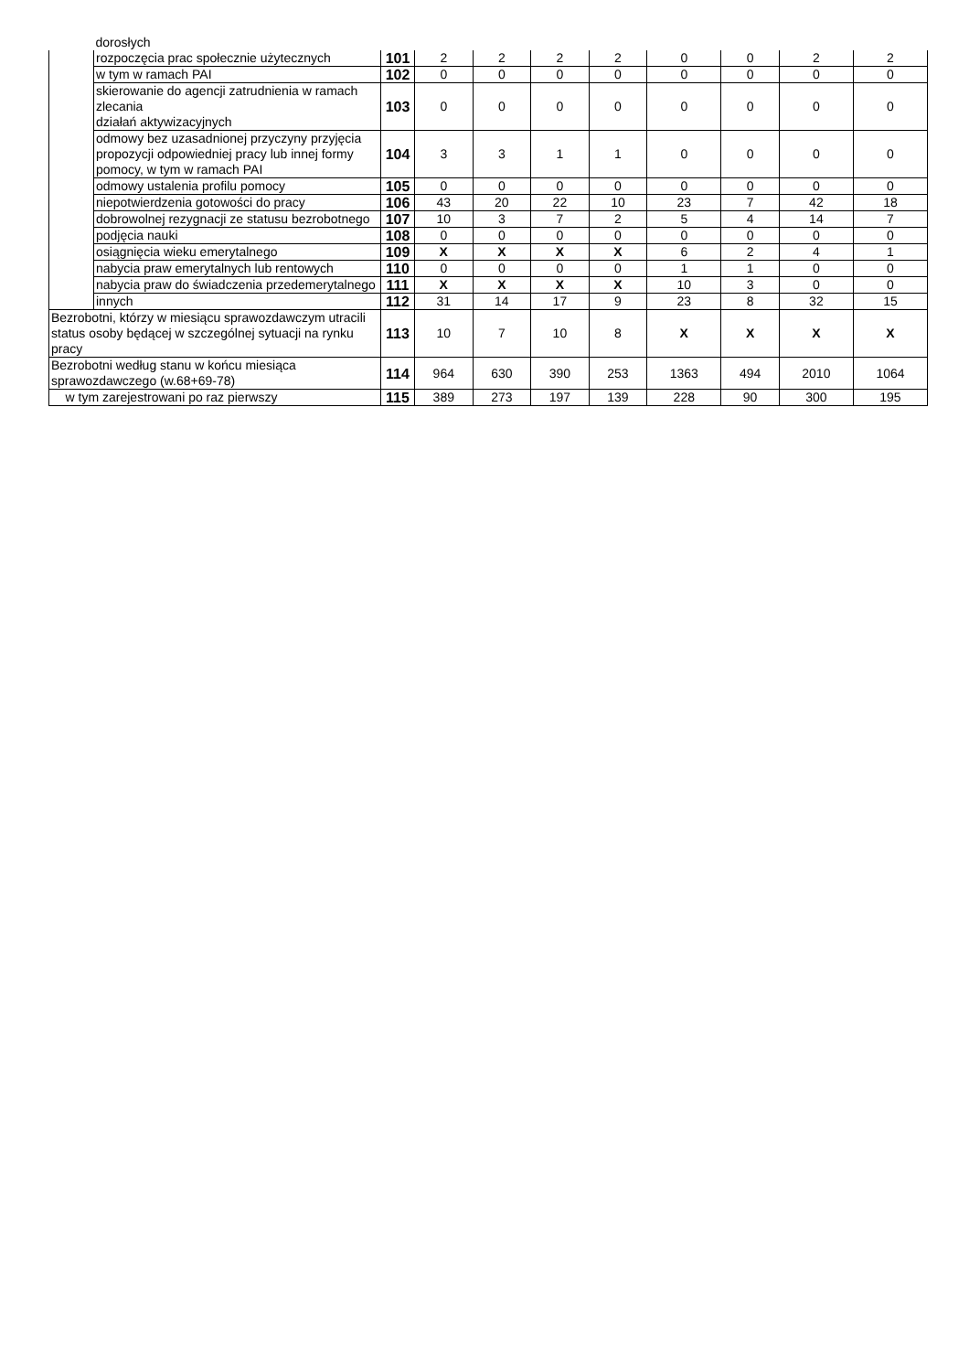| | dorosłych | | | | | | | | | |
| | rozpoczęcia prac społecznie użytecznych | 101 | 2 | 2 | 2 | 2 | 0 | 0 | 2 | 2 |
| | w tym w ramach PAI | 102 | 0 | 0 | 0 | 0 | 0 | 0 | 0 | 0 |
| | skierowanie do agencji zatrudnienia w ramach zlecania działań aktywizacyjnych | 103 | 0 | 0 | 0 | 0 | 0 | 0 | 0 | 0 |
| | odmowy bez uzasadnionej przyczyny przyjęcia propozycji odpowiedniej pracy lub innej formy pomocy, w tym w ramach PAI | 104 | 3 | 3 | 1 | 1 | 0 | 0 | 0 | 0 |
| | odmowy ustalenia profilu pomocy | 105 | 0 | 0 | 0 | 0 | 0 | 0 | 0 | 0 |
| | niepotwierdzenia gotowości do pracy | 106 | 43 | 20 | 22 | 10 | 23 | 7 | 42 | 18 |
| | dobrowolnej rezygnacji ze statusu bezrobotnego | 107 | 10 | 3 | 7 | 2 | 5 | 4 | 14 | 7 |
| | podjęcia nauki | 108 | 0 | 0 | 0 | 0 | 0 | 0 | 0 | 0 |
| | osiągnięcia wieku emerytalnego | 109 | X | X | X | X | 6 | 2 | 4 | 1 |
| | nabycia praw emerytalnych lub rentowych | 110 | 0 | 0 | 0 | 0 | 1 | 1 | 0 | 0 |
| | nabycia praw do świadczenia przedemerytalnego | 111 | X | X | X | X | 10 | 3 | 0 | 0 |
| | innych | 112 | 31 | 14 | 17 | 9 | 23 | 8 | 32 | 15 |
| Bezrobotni, którzy w miesiącu sprawozdawczym utracili status osoby będącej w szczególnej sytuacji na rynku pracy | | 113 | 10 | 7 | 10 | 8 | X | X | X | X |
| Bezrobotni według stanu w końcu miesiąca sprawozdawczego (w.68+69-78) | | 114 | 964 | 630 | 390 | 253 | 1363 | 494 | 2010 | 1064 |
| w tym zarejestrowani po raz pierwszy | | 115 | 389 | 273 | 197 | 139 | 228 | 90 | 300 | 195 |